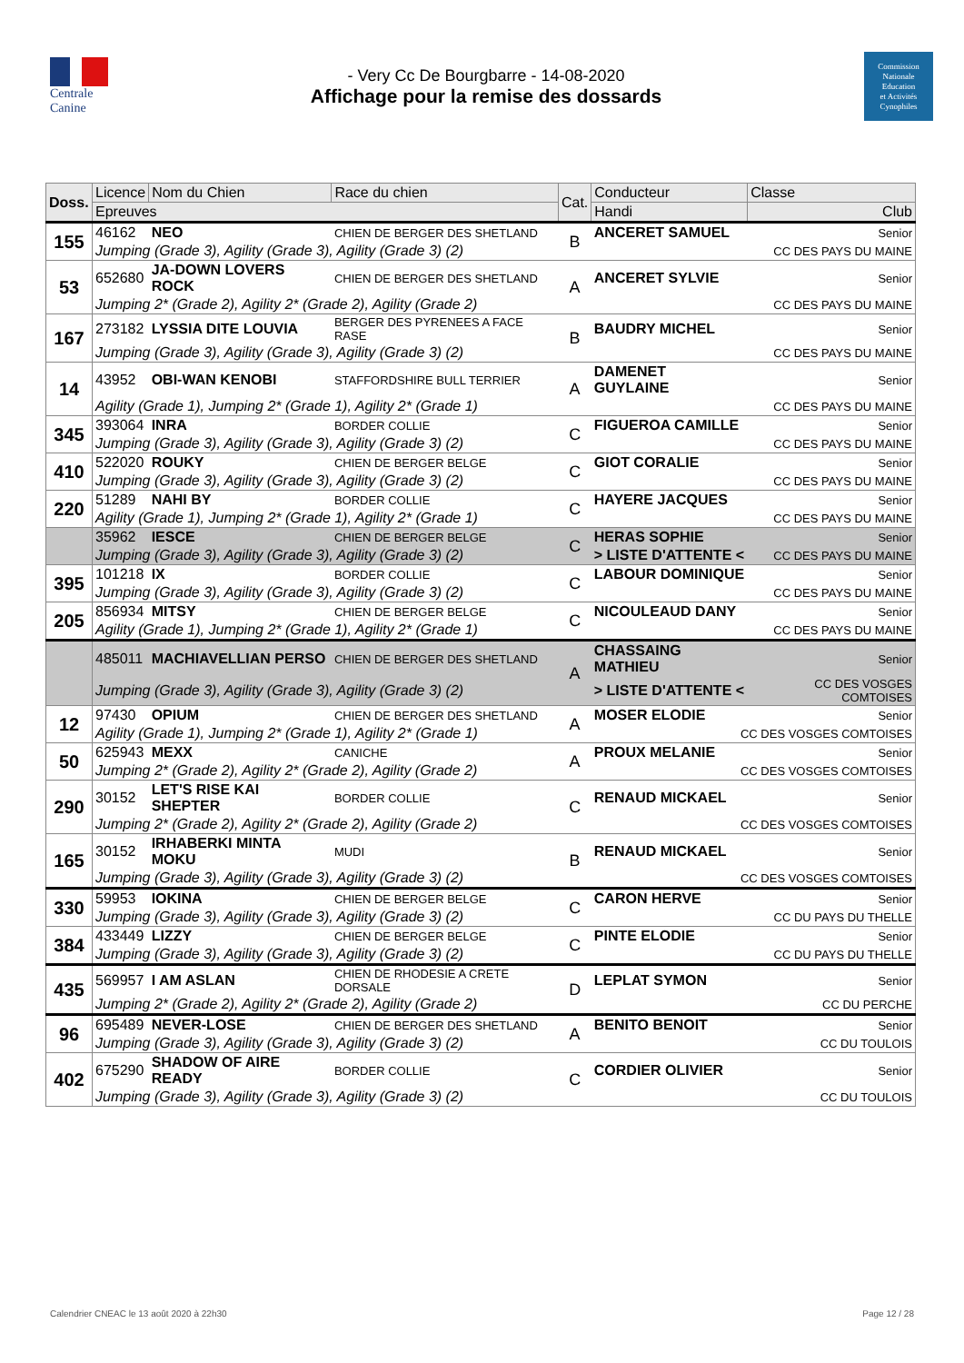Centrale
Canine
- Very Cc De Bourgbarre - 14-08-2020
Affichage pour la remise des dossards
Commission
Nationale
Education
et Activités
Cynophiles
| Doss. | Licence | Nom du Chien | Race du chien | Cat. | Conducteur | | Classe |
| --- | --- | --- | --- | --- | --- | --- | --- |
| | Epreuves | | | | Handi | Club | |
| 155 | 46162 | NEO | CHIEN DE BERGER DES SHETLAND | B | ANCERET SAMUEL | | Senior |
| | Jumping (Grade 3), Agility (Grade 3), Agility (Grade 3) (2) | | | | CC DES PAYS DU MAINE | | |
| 53 | 652680 | JA-DOWN LOVERS ROCK | CHIEN DE BERGER DES SHETLAND | A | ANCERET SYLVIE | | Senior |
| | Jumping 2* (Grade 2), Agility 2* (Grade 2), Agility (Grade 2) | | | | CC DES PAYS DU MAINE | | |
| 167 | 273182 | LYSSIA DITE LOUVIA | BERGER DES PYRENEES A FACE RASE | B | BAUDRY MICHEL | | Senior |
| | Jumping (Grade 3), Agility (Grade 3), Agility (Grade 3) (2) | | | | CC DES PAYS DU MAINE | | |
| 14 | 43952 | OBI-WAN KENOBI | STAFFORDSHIRE BULL TERRIER | A | DAMENET GUYLAINE | | Senior |
| | Agility (Grade 1), Jumping 2* (Grade 1), Agility 2* (Grade 1) | | | | CC DES PAYS DU MAINE | | |
| 345 | 393064 | INRA | BORDER COLLIE | C | FIGUEROA CAMILLE | | Senior |
| | Jumping (Grade 3), Agility (Grade 3), Agility (Grade 3) (2) | | | | CC DES PAYS DU MAINE | | |
| 410 | 522020 | ROUKY | CHIEN DE BERGER BELGE | C | GIOT CORALIE | | Senior |
| | Jumping (Grade 3), Agility (Grade 3), Agility (Grade 3) (2) | | | | CC DES PAYS DU MAINE | | |
| 220 | 51289 | NAHI BY | BORDER COLLIE | C | HAYERE JACQUES | | Senior |
| | Agility (Grade 1), Jumping 2* (Grade 1), Agility 2* (Grade 1) | | | | CC DES PAYS DU MAINE | | |
| | 35962 | IESCE | CHIEN DE BERGER BELGE | C | HERAS SOPHIE | | Senior |
| | Jumping (Grade 3), Agility (Grade 3), Agility (Grade 3) (2) | | | | > LISTE D'ATTENTE < | CC DES PAYS DU MAINE | |
| 395 | 101218 | IX | BORDER COLLIE | C | LABOUR DOMINIQUE | | Senior |
| | Jumping (Grade 3), Agility (Grade 3), Agility (Grade 3) (2) | | | | CC DES PAYS DU MAINE | | |
| 205 | 856934 | MITSY | CHIEN DE BERGER BELGE | C | NICOULEAUD DANY | | Senior |
| | Agility (Grade 1), Jumping 2* (Grade 1), Agility 2* (Grade 1) | | | | CC DES PAYS DU MAINE | | |
| | 485011 | MACHIAVELLIAN PERSO | CHIEN DE BERGER DES SHETLAND | A | CHASSAING MATHIEU | | Senior |
| | Jumping (Grade 3), Agility (Grade 3), Agility (Grade 3) (2) | | | | > LISTE D'ATTENTE < | CC DES VOSGES COMTOISES | |
| 12 | 97430 | OPIUM | CHIEN DE BERGER DES SHETLAND | A | MOSER ELODIE | | Senior |
| | Agility (Grade 1), Jumping 2* (Grade 1), Agility 2* (Grade 1) | | | | CC DES VOSGES COMTOISES | | |
| 50 | 625943 | MEXX | CANICHE | A | PROUX MELANIE | | Senior |
| | Jumping 2* (Grade 2), Agility 2* (Grade 2), Agility (Grade 2) | | | | CC DES VOSGES COMTOISES | | |
| 290 | 30152 | LET'S RISE KAI SHEPTER | BORDER COLLIE | C | RENAUD MICKAEL | | Senior |
| | Jumping 2* (Grade 2), Agility 2* (Grade 2), Agility (Grade 2) | | | | CC DES VOSGES COMTOISES | | |
| 165 | 30152 | IRHABERKI MINTA MOKU | MUDI | B | RENAUD MICKAEL | | Senior |
| | Jumping (Grade 3), Agility (Grade 3), Agility (Grade 3) (2) | | | | CC DES VOSGES COMTOISES | | |
| 330 | 59953 | IOKINA | CHIEN DE BERGER BELGE | C | CARON HERVE | | Senior |
| | Jumping (Grade 3), Agility (Grade 3), Agility (Grade 3) (2) | | | | CC DU PAYS DU THELLE | | |
| 384 | 433449 | LIZZY | CHIEN DE BERGER BELGE | C | PINTE ELODIE | | Senior |
| | Jumping (Grade 3), Agility (Grade 3), Agility (Grade 3) (2) | | | | CC DU PAYS DU THELLE | | |
| 435 | 569957 | I AM ASLAN | CHIEN DE RHODESIE A CRETE DORSALE | D | LEPLAT SYMON | | Senior |
| | Jumping 2* (Grade 2), Agility 2* (Grade 2), Agility (Grade 2) | | | | CC DU PERCHE | | |
| 96 | 695489 | NEVER-LOSE | CHIEN DE BERGER DES SHETLAND | A | BENITO BENOIT | | Senior |
| | Jumping (Grade 3), Agility (Grade 3), Agility (Grade 3) (2) | | | | CC DU TOULOIS | | |
| 402 | 675290 | SHADOW OF AIRE READY | BORDER COLLIE | C | CORDIER OLIVIER | | Senior |
| | Jumping (Grade 3), Agility (Grade 3), Agility (Grade 3) (2) | | | | CC DU TOULOIS | | |
Calendrier CNEAC le 13 août 2020 à 22h30 Page 12 / 28